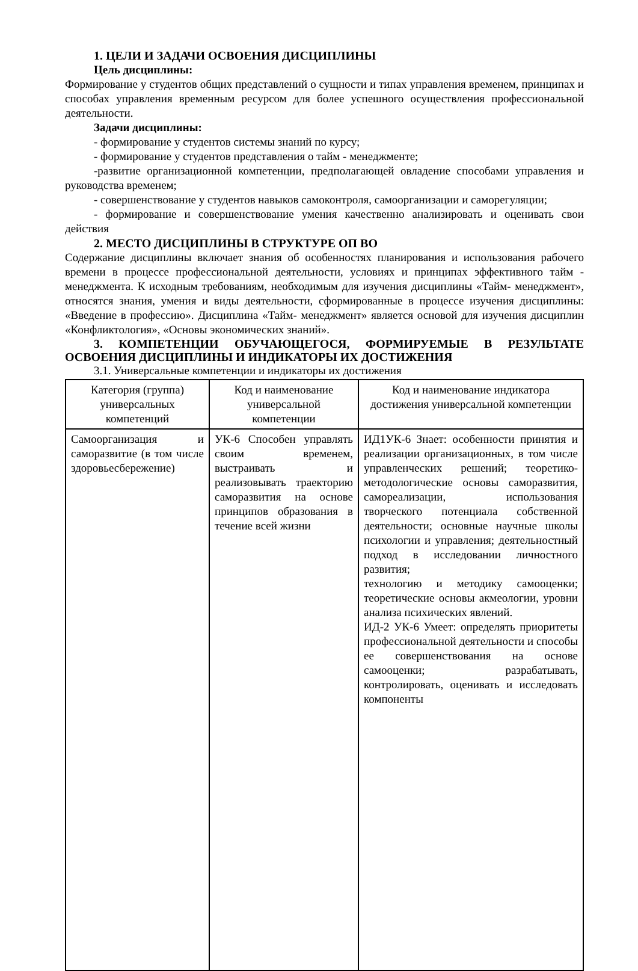1. ЦЕЛИ И ЗАДАЧИ ОСВОЕНИЯ ДИСЦИПЛИНЫ
Цель дисциплины:
Формирование у студентов общих представлений о сущности и типах управления временем, принципах и способах управления временным ресурсом для более успешного осуществления профессиональной деятельности.
Задачи дисциплины:
- формирование у студентов системы знаний по курсу;
- формирование у студентов представления о тайм - менеджменте;
-развитие организационной компетенции, предполагающей овладение способами управления и руководства временем;
- совершенствование у студентов навыков самоконтроля, самоорганизации и саморегуляции;
- формирование и совершенствование умения качественно анализировать и оценивать свои действия
2. МЕСТО ДИСЦИПЛИНЫ В СТРУКТУРЕ ОП ВО
Содержание дисциплины включает знания об особенностях планирования и использования рабочего времени в процессе профессиональной деятельности, условиях и принципах эффективного тайм - менеджмента. К исходным требованиям, необходимым для изучения дисциплины «Тайм- менеджмент», относятся знания, умения и виды деятельности, сформированные в процессе изучения дисциплины: «Введение в профессию». Дисциплина «Тайм- менеджмент» является основой для изучения дисциплин «Конфликтология», «Основы экономических знаний».
3. КОМПЕТЕНЦИИ ОБУЧАЮЩЕГОСЯ, ФОРМИРУЕМЫЕ В РЕЗУЛЬТАТЕ ОСВОЕНИЯ ДИСЦИПЛИНЫ И ИНДИКАТОРЫ ИХ ДОСТИЖЕНИЯ
3.1. Универсальные компетенции и индикаторы их достижения
| Категория (группа) универсальных компетенций | Код и наименование универсальной компетенции | Код и наименование индикатора достижения универсальной компетенции |
| --- | --- | --- |
| Самоорганизация и саморазвитие (в том числе здоровьесбережение) | УК-6 Способен управлять своим временем, выстраивать и реализовывать траекторию саморазвития на основе принципов образования в течение всей жизни | ИД1УК-6 Знает: особенности принятия и реализации организационных, в том числе управленческих решений; теоретико- методологические основы саморазвития, самореализации, использования творческого потенциала собственной деятельности; основные научные школы психологии и управления; деятельностный подход в исследовании личностного развития; технологию и методику самооценки; теоретические основы акмеологии, уровни анализа психических явлений. ИД-2 УК-6 Умеет: определять приоритеты профессиональной деятельности и способы ее совершенствования на основе самооценки; разрабатывать, контролировать, оценивать и исследовать компоненты |